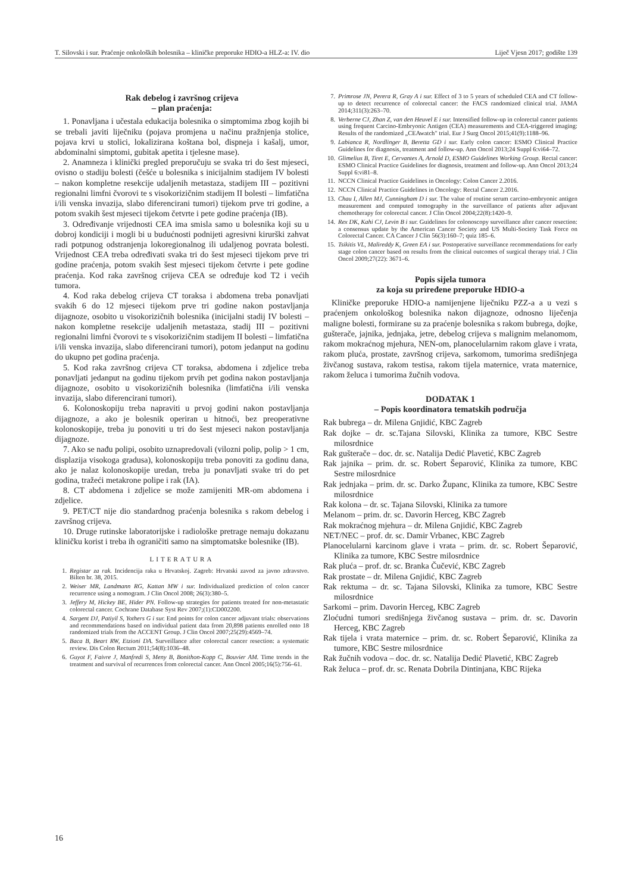T. Silovski i sur. Praćenje onkoloških bolesnika – kliničke preporuke HDIO-a HLZ-a: IV. dio Liječ Vjesn 2017; godište 139
Rak debelog i završnog crijeva
– plan praćenja:
1. Ponavljana i učestala edukacija bolesnika o simptomima zbog kojih bi se trebali javiti liječniku (pojava promjena u načinu pražnjenja stolice, pojava krvi u stolici, lokalizirana koštana bol, dispneja i kašalj, umor, abdominalni simptomi, gubitak apetita i tjelesne mase).
2. Anamneza i klinički pregled preporučuju se svaka tri do šest mjeseci, ovisno o stadiju bolesti (češće u bolesnika s inicijalnim stadijem IV bolesti – nakon kompletne resekcije udaljenih metastaza, stadijem III – pozitivni regionalni limfni čvorovi te s visokorizičnim stadijem II bolesti – limfatična i/ili venska invazija, slabo diferencirani tumori) tijekom prve tri godine, a potom svakih šest mjeseci tijekom četvrte i pete godine praćenja (IB).
3. Određivanje vrijednosti CEA ima smisla samo u bolesnika koji su u dobroj kondiciji i mogli bi u budućnosti podnijeti agresivni kirurški zahvat radi potpunog odstranjenja lokoregionalnog ili udaljenog povrata bolesti. Vrijednost CEA treba određivati svaka tri do šest mjeseci tijekom prve tri godine praćenja, potom svakih šest mjeseci tijekom četvrte i pete godine praćenja. Kod raka završnog crijeva CEA se određuje kod T2 i većih tumora.
4. Kod raka debelog crijeva CT toraksa i abdomena treba ponavljati svakih 6 do 12 mjeseci tijekom prve tri godine nakon postavljanja dijagnoze, osobito u visokorizičnih bolesnika (inicijalni stadij IV bolesti – nakon kompletne resekcije udaljenih metastaza, stadij III – pozitivni regionalni limfni čvorovi te s visokorizičnim stadijem II bolesti – limfatična i/ili venska invazija, slabo diferencirani tumori), potom jedanput na godinu do ukupno pet godina praćenja.
5. Kod raka završnog crijeva CT toraksa, abdomena i zdjelice treba ponavljati jedanput na godinu tijekom prvih pet godina nakon postavljanja dijagnoze, osobito u visokorizičnih bolesnika (limfatična i/ili venska invazija, slabo diferencirani tumori).
6. Kolonoskopiju treba napraviti u prvoj godini nakon postavljanja dijagnoze, a ako je bolesnik operiran u hitnoći, bez preoperativne kolonoskopije, treba ju ponoviti u tri do šest mjeseci nakon postavljanja dijagnoze.
7. Ako se nađu polipi, osobito uznapredovali (vilozni polip, polip > 1 cm, displazija visokoga gradusa), kolonoskopiju treba ponoviti za godinu dana, ako je nalaz kolonoskopije uredan, treba ju ponavljati svake tri do pet godina, tražeći metakrone polipe i rak (IA).
8. CT abdomena i zdjelice se može zamijeniti MR-om abdomena i zdjelice.
9. PET/CT nije dio standardnog praćenja bolesnika s rakom debelog i završnog crijeva.
10. Druge rutinske laboratorijske i radiološke pretrage nemaju dokazanu kliničku korist i treba ih ograničiti samo na simptomatske bolesnike (IB).
LITERATURA
1. Registar za rak. Incidencija raka u Hrvatskoj. Zagreb: Hrvatski zavod za javno zdravstvo. Bilten br. 38, 2015.
2. Weiser MR, Landmann RG, Kattan MW i sur. Individualized prediction of colon cancer recurrence using a nomogram. J Clin Oncol 2008; 26(3):380–5.
3. Jeffery M, Hickey BE, Hider PN. Follow-up strategies for patients treated for non-metastatic colorectal cancer. Cochrane Database Syst Rev 2007;(1):CD002200.
4. Sargent DJ, Patiyil S, Yothers G i sur. End points for colon cancer adjuvant trials: observations and recommendations based on individual patient data from 20,898 patients enrolled onto 18 randomized trials from the ACCENT Group. J Clin Oncol 2007;25(29):4569–74.
5. Baca B, Beart RW, Etzioni DA. Surveillance after colorectal cancer resection: a systematic review. Dis Colon Rectum 2011;54(8):1036–48.
6. Guyot F, Faivre J, Manfredi S, Meny B, Bonithon-Kopp C, Bouvier AM. Time trends in the treatment and survival of recurrences from colorectal cancer. Ann Oncol 2005;16(5):756–61.
7. Primrose JN, Perera R, Gray A i sur. Effect of 3 to 5 years of scheduled CEA and CT follow-up to detect recurrence of colorectal cancer: the FACS randomized clinical trial. JAMA 2014;311(3):263–70.
8. Verberne CJ, Zhan Z, van den Heuvel E i sur. Intensified follow-up in colorectal cancer patients using frequent Carcino-Embryonic Antigen (CEA) measurements and CEA-triggered imaging: Results of the randomized „CEAwatch" trial. Eur J Surg Oncol 2015;41(9):1188–96.
9. Labianca R, Nordlinger B, Beretta GD i sur. Early colon cancer: ESMO Clinical Practice Guidelines for diagnosis, treatment and follow-up. Ann Oncol 2013;24 Suppl 6:vi64–72.
10. Glimelius B, Tiret E, Cervantes A, Arnold D, ESMO Guidelines Working Group. Rectal cancer: ESMO Clinical Practice Guidelines for diagnosis, treatment and follow-up. Ann Oncol 2013;24 Suppl 6:vi81–8.
11. NCCN Clinical Practice Guidelines in Oncology: Colon Cancer 2.2016.
12. NCCN Clinical Practice Guidelines in Oncology: Rectal Cancer 2.2016.
13. Chau I, Allen MJ, Cunningham D i sur. The value of routine serum carcino-embryonic antigen measurement and computed tomography in the surveillance of patients after adjuvant chemotherapy for colorectal cancer. J Clin Oncol 2004;22(8):1420–9.
14. Rex DK, Kahi CJ, Levin B i sur. Guidelines for colonoscopy surveillance after cancer resection: a consensus update by the American Cancer Society and US Multi-Society Task Force on Colorectal Cancer. CA Cancer J Clin 56(3):160–7; quiz 185–6.
15. Tsikitis VL, Malireddy K, Green EA i sur. Postoperative surveillance recommendations for early stage colon cancer based on results from the clinical outcomes of surgical therapy trial. J Clin Oncol 2009;27(22): 3671–6.
Popis sijela tumora
za koja su priređene preporuke HDIO-a
Kliničke preporuke HDIO-a namijenjene liječniku PZZ-a a u vezi s praćenjem onkološkog bolesnika nakon dijagnoze, odnosno liječenja maligne bolesti, formirane su za praćenje bolesnika s rakom bubrega, dojke, gušterače, jajnika, jednjaka, jetre, debelog crijeva s malignim melanomom, rakom mokraćnog mjehura, NEN-om, planocelularnim rakom glave i vrata, rakom pluća, prostate, završnog crijeva, sarkomom, tumorima središnjega živčanog sustava, rakom testisa, rakom tijela maternice, vrata maternice, rakom želuca i tumorima žučnih vodova.
DODATAK 1
– Popis koordinatora tematskih područja
Rak bubrega – dr. Milena Gnjidić, KBC Zagreb
Rak dojke – dr. sc.Tajana Silovski, Klinika za tumore, KBC Sestre milosrdnice
Rak gušterače – doc. dr. sc. Natalija Dedić Plavetić, KBC Zagreb
Rak jajnika – prim. dr. sc. Robert Šeparović, Klinika za tumore, KBC Sestre milosrdnice
Rak jednjaka – prim. dr. sc. Darko Županc, Klinika za tumore, KBC Sestre milosrdnice
Rak kolona – dr. sc. Tajana Silovski, Klinika za tumore
Melanom – prim. dr. sc. Davorin Herceg, KBC Zagreb
Rak mokraćnog mjehura – dr. Milena Gnjidić, KBC Zagreb
NET/NEC – prof. dr. sc. Damir Vrbanec, KBC Zagreb
Planocelularni karcinom glave i vrata – prim. dr. sc. Robert Šeparović, Klinika za tumore, KBC Sestre milosrdnice
Rak pluća – prof. dr. sc. Branka Čučević, KBC Zagreb
Rak prostate – dr. Milena Gnjidić, KBC Zagreb
Rak rektuma – dr. sc. Tajana Silovski, Klinika za tumore, KBC Sestre milosrdnice
Sarkomi – prim. Davorin Herceg, KBC Zagreb
Zloćudni tumori središnjega živčanog sustava – prim. dr. sc. Davorin Herceg, KBC Zagreb
Rak tijela i vrata maternice – prim. dr. sc. Robert Šeparović, Klinika za tumore, KBC Sestre milosrdnice
Rak žučnih vodova – doc. dr. sc. Natalija Dedić Plavetić, KBC Zagreb
Rak želuca – prof. dr. sc. Renata Dobrila Dintinjana, KBC Rijeka
16